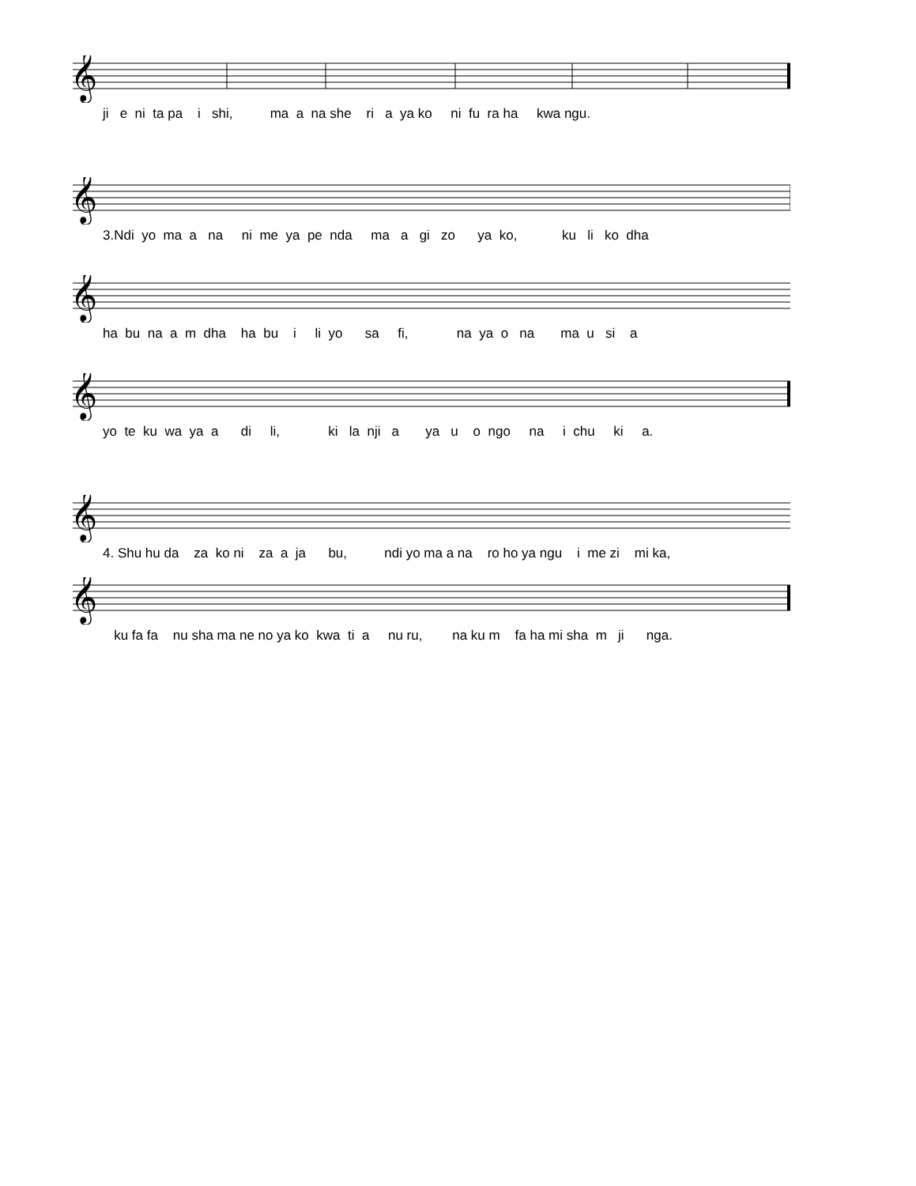𝄞
ji e ni ta pa i shi, ma a na she ri a ya ko ni fu ra ha kwa ngu.
𝄞
3.Ndi yo ma a na ni me ya pe nda ma a gi zo ya ko, ku li ko dha
𝄞
ha bu na a m dha ha bu i li yo sa fi, na ya o na ma u si a
𝄞
yo te ku wa ya a di li, ki la nji a ya u o ngo na i chu ki a.
𝄞
4. Shu hu da za ko ni za a ja bu, ndi yo ma a na ro ho ya ngu i me zi mi ka,
𝄞
ku fa fa nu sha ma ne no ya ko kwa ti a nu ru, na ku m fa ha mi sha m ji nga.